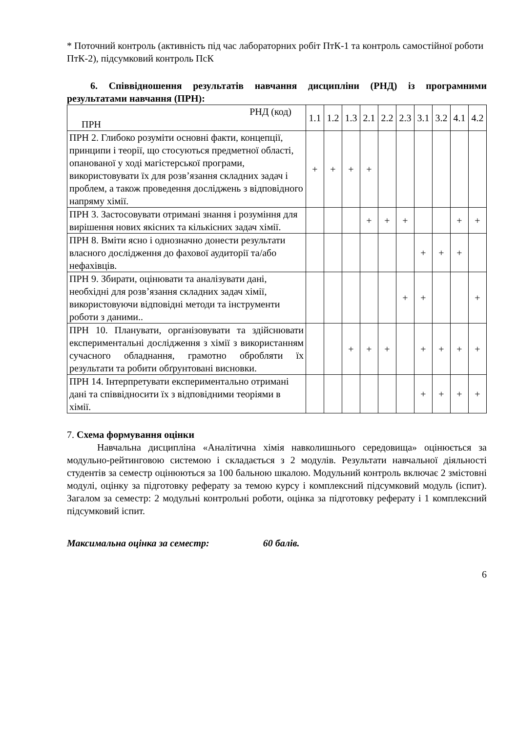* Поточний контроль (активність під час лабораторних робіт ПтК-1 та контроль самостійної роботи ПтК-2), підсумковий контроль ПсК
6. Співвідношення результатів навчання дисципліни (РНД) із програмними результатами навчання (ПРН):
| РНД (код) ПРН | 1.1 | 1.2 | 1.3 | 2.1 | 2.2 | 2.3 | 3.1 | 3.2 | 4.1 | 4.2 |
| ПРН 2. Глибоко розуміти основні факти, концепції, принципи і теорії, що стосуються предметної області, опанованої у ході магістерської програми, використовувати їх для розв’язання складних задач і проблем, а також проведення досліджень з відповідного напряму хімії. | + | + | + | + | | | | | | |
| ПРН 3. Застосовувати отримані знання і розуміння для вирішення нових якісних та кількісних задач хімії. | | | | + | + | + | | | + | + |
| ПРН 8. Вміти ясно і однозначно донести результати власного дослідження до фахової аудиторії та/або нефахівців. | | | | | | | + | + | + | |
| ПРН 9. Збирати, оцінювати та аналізувати дані, необхідні для розв’язання складних задач хімії, використовуючи відповідні методи та інструменти роботи з даними.. | | | | | | + | + | | | + |
| ПРН 10. Планувати, організовувати та здійснювати експериментальні дослідження з хімії з використанням сучасного обладнання, грамотно обробляти їх результати та робити обґрунтовані висновки. | | | + | + | + | | + | + | + | + |
| ПРН 14. Інтерпретувати експериментально отримані дані та співвідносити їх з відповідними теоріями в хімії. | | | | | | | + | + | + | + |
7. Схема формування оцінки
Навчальна дисципліна «Аналітична хімія навколишнього середовища» оцінюється за модульно-рейтинговою системою і складається з 2 модулів. Результати навчальної діяльності студентів за семестр оцінюються за 100 бальною шкалою. Модульний контроль включає 2 змістовні модулі, оцінку за підготовку реферату за темою курсу і комплексний підсумковий модуль (іспит). Загалом за семестр: 2 модульні контрольні роботи, оцінка за підготовку реферату і 1 комплексний підсумковий іспит.
Максимальна оцінка за семестр: 60 балів.
6